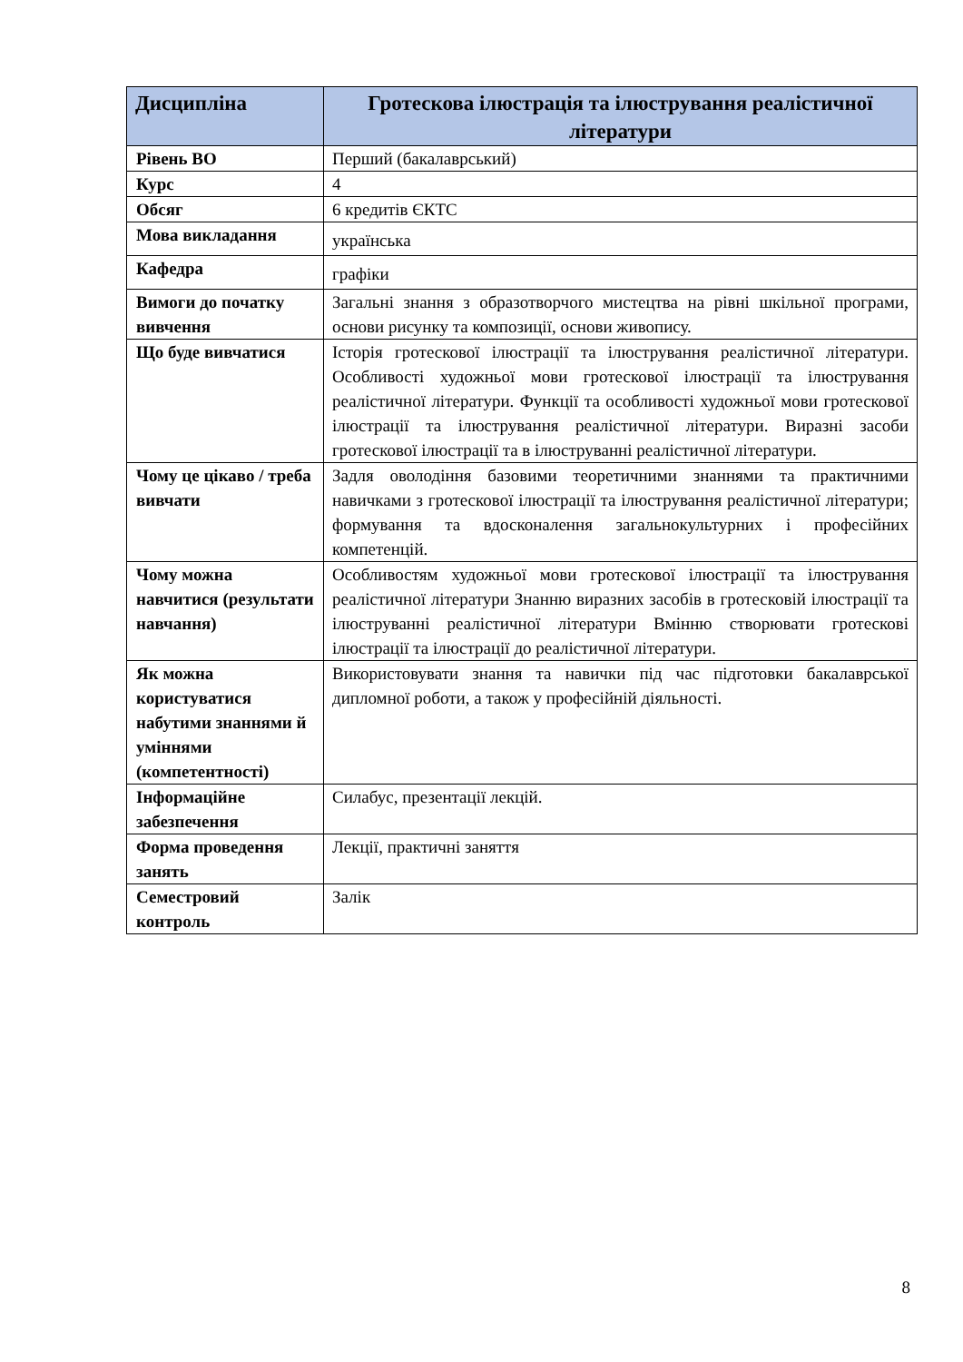| Дисципліна | Гротескова ілюстрація та ілюстрування реалістичної літератури |
| --- | --- |
| Рівень ВО | Перший (бакалаврський) |
| Курс | 4 |
| Обсяг | 6 кредитів ЄКТС |
| Мова викладання | українська |
| Кафедра | графіки |
| Вимоги до початку вивчення | Загальні знання з образотворчого мистецтва на рівні шкільної програми, основи рисунку та композиції, основи живопису. |
| Що буде вивчатися | Історія гротескової ілюстрації та ілюстрування реалістичної літератури. Особливості художньої мови гротескової ілюстрації та ілюстрування реалістичної літератури. Функції та особливості художньої мови гротескової ілюстрації та ілюстрування реалістичної літератури. Виразні засоби гротескової ілюстрації та в ілюструванні реалістичної літератури. |
| Чому це цікаво / треба вивчати | Задля оволодіння базовими теоретичними знаннями та практичними навичками з гротескової ілюстрації та ілюстрування реалістичної літератури; формування та вдосконалення загальнокультурних і професійних компетенцій. |
| Чому можна навчитися (результати навчання) | Особливостям художньої мови гротескової ілюстрації та ілюстрування реалістичної літератури Знанню виразних засобів в гротесковій ілюстрації та ілюструванні реалістичної літератури Вмінню створювати гротескові ілюстрації та ілюстрації до реалістичної літератури. |
| Як можна користуватися набутими знаннями й уміннями (компетентності) | Використовувати знання та навички під час підготовки бакалаврської дипломної роботи, а також у професійній діяльності. |
| Інформаційне забезпечення | Силабус, презентації лекцій. |
| Форма проведення занять | Лекції, практичні заняття |
| Семестровий контроль | Залік |
8